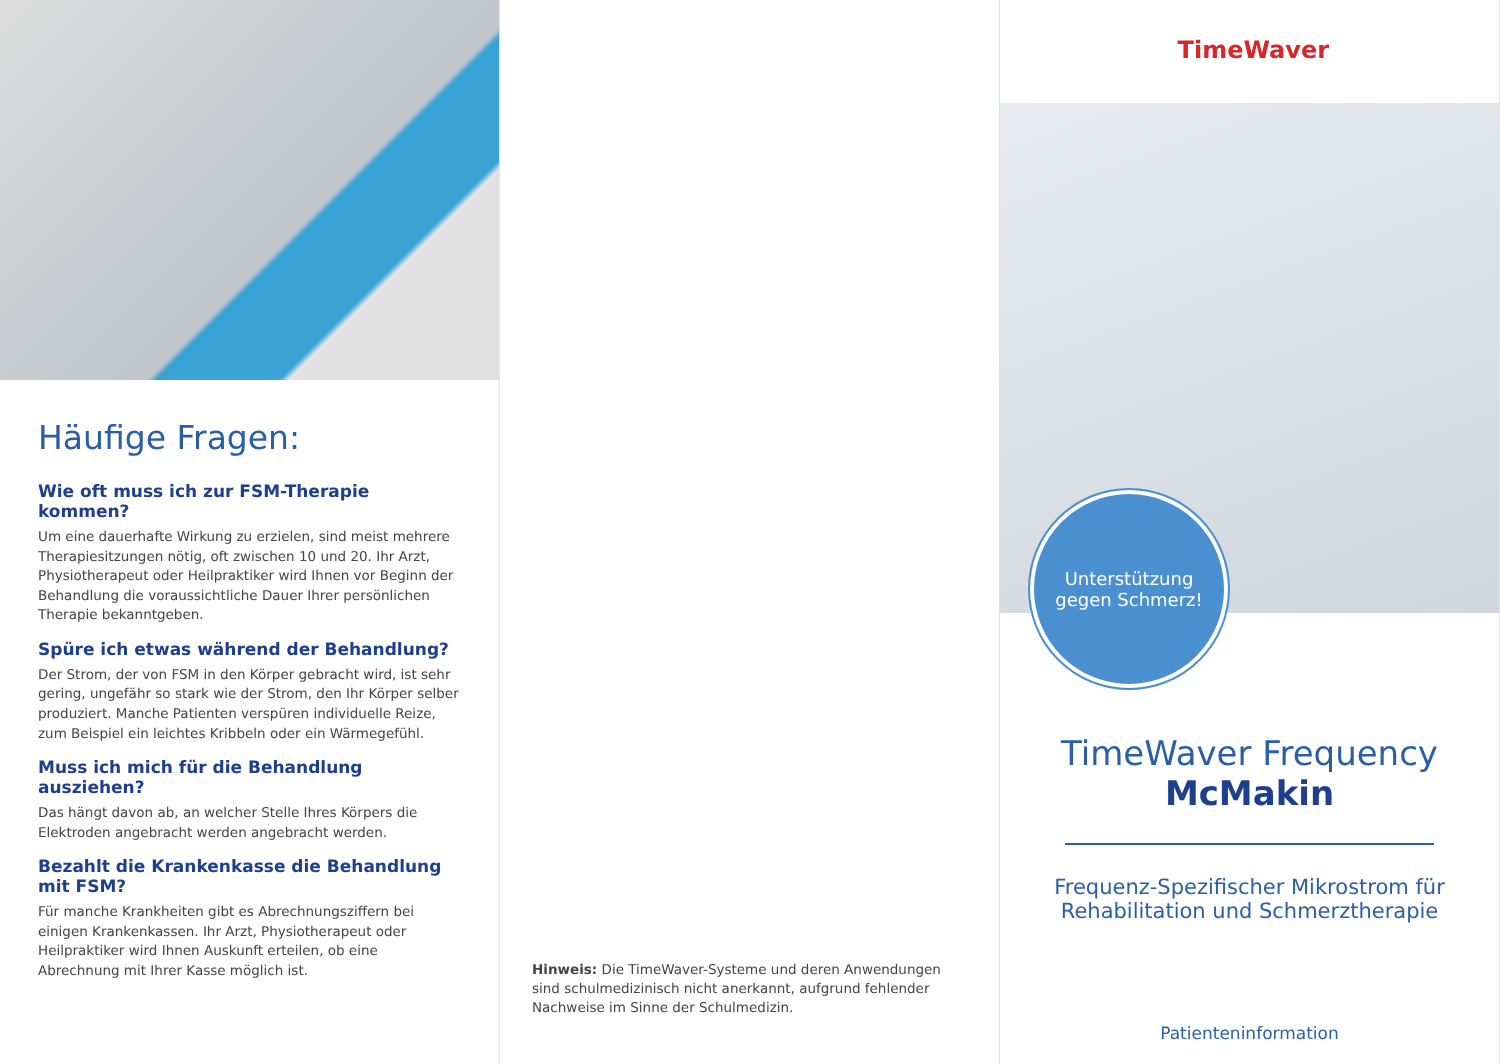Häufige Fragen:
Wie oft muss ich zur FSM-Therapie kommen?
Um eine dauerhafte Wirkung zu erzielen, sind meist mehrere Therapiesitzungen nötig, oft zwischen 10 und 20. Ihr Arzt, Physiotherapeut oder Heilpraktiker wird Ihnen vor Beginn der Behandlung die voraussichtliche Dauer Ihrer persönlichen Therapie bekanntgeben.
Spüre ich etwas während der Behandlung?
Der Strom, der von FSM in den Körper gebracht wird, ist sehr gering, ungefähr so stark wie der Strom, den Ihr Körper selber produziert. Manche Patienten verspüren individuelle Reize, zum Beispiel ein leichtes Kribbeln oder ein Wärmegefühl.
Muss ich mich für die Behandlung ausziehen?
Das hängt davon ab, an welcher Stelle Ihres Körpers die Elektroden angebracht werden angebracht werden.
Bezahlt die Krankenkasse die Behandlung mit FSM?
Für manche Krankheiten gibt es Abrechnungsziffern bei einigen Krankenkassen. Ihr Arzt, Physiotherapeut oder Heilpraktiker wird Ihnen Auskunft erteilen, ob eine Abrechnung mit Ihrer Kasse möglich ist.
Hinweis: Die TimeWaver-Systeme und deren Anwendungen sind schulmedizinisch nicht anerkannt, aufgrund fehlender Nachweise im Sinne der Schulmedizin.
TimeWaver
Unterstützung
gegen Schmerz!
TimeWaver Frequency
McMakin
Frequenz-Spezifischer Mikrostrom für Rehabilitation und Schmerztherapie
Patienteninformation